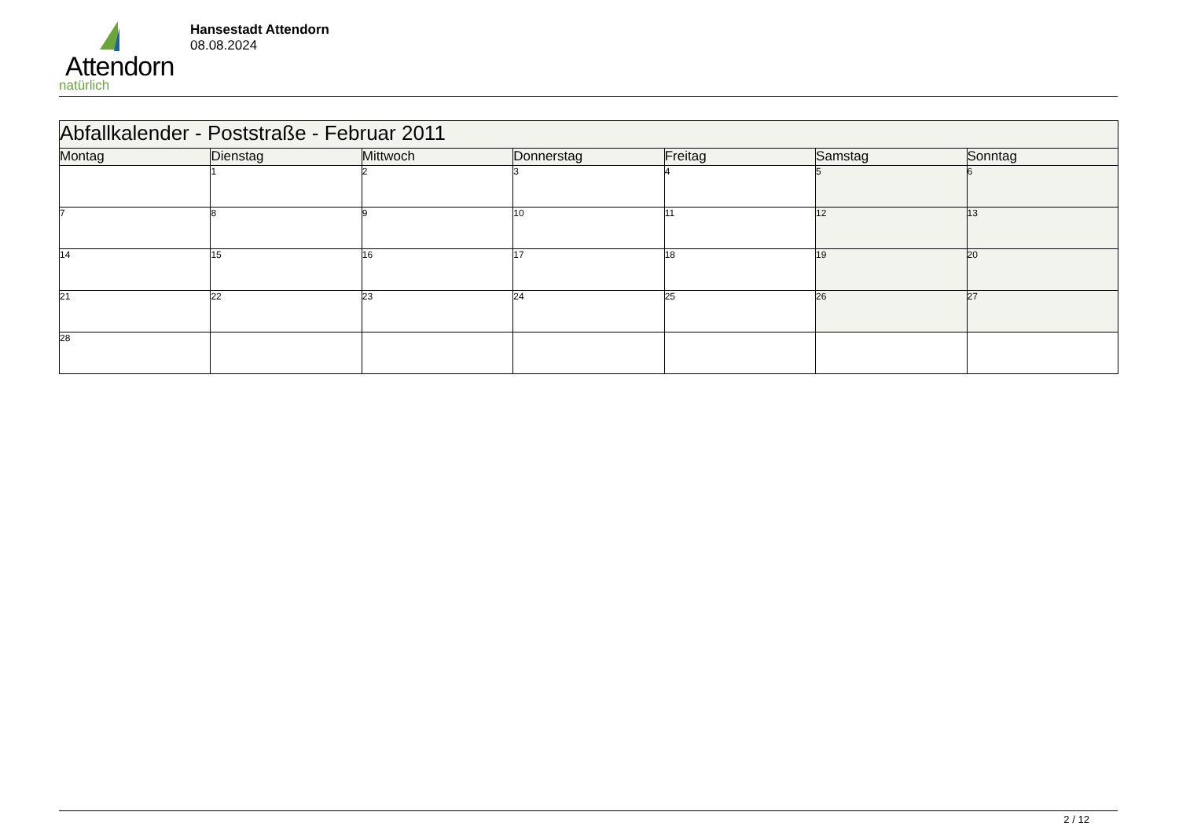Attendorn
natürlich
Hansestadt Attendorn
08.08.2024
| Abfallkalender - Poststraße - Februar 2011 | | | | | | |
| Montag | Dienstag | Mittwoch | Donnerstag | Freitag | Samstag | Sonntag |
| | 1 | 2 | 3 | 4 | 5 | 6 |
| 7 | 8 | 9 | 10 | 11 | 12 | 13 |
| 14 | 15 | 16 | 17 | 18 | 19 | 20 |
| 21 | 22 | 23 | 24 | 25 | 26 | 27 |
| 28 | | | | | | |
2 / 12